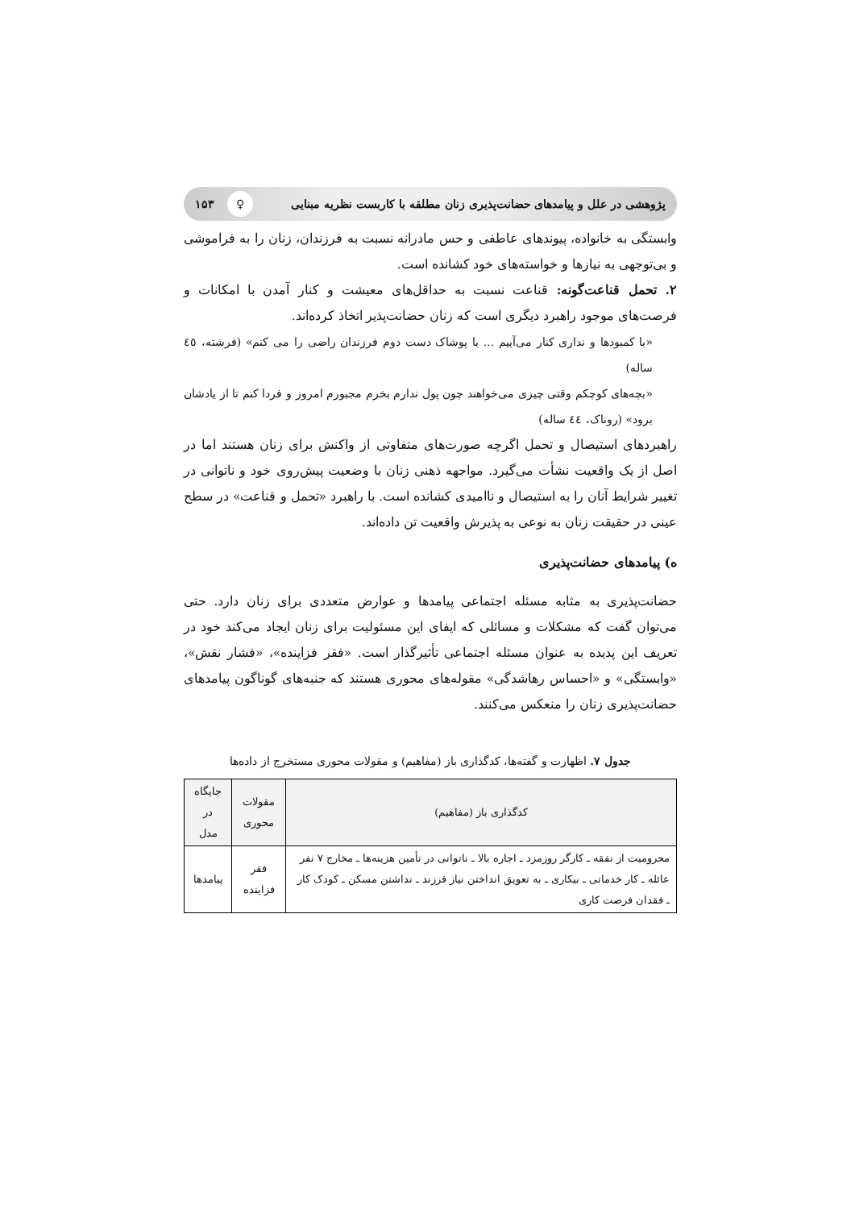پژوهشی در علل و پیامدهای حضانت‌پذیری زنان مطلقه با کاربست نظریه مبنایی ♀ ۱۵۳
وابستگی به خانواده، پیوندهای عاطفی و حس مادرانه نسبت به فرزندان، زنان را به فراموشی و بی‌توجهی به نیازها و خواسته‌های خود کشانده است.
۲. تحمل قناعت‌گونه: قناعت نسبت به حداقل‌های معیشت و کنار آمدن با امکانات و فرصت‌های موجود راهبرد دیگری است که زنان حضانت‌پذیر اتخاذ کرده‌اند.
«با کمبودها و نداری کنار می‌آییم ... با پوشاک دست دوم فرزندان راضی را می کنم» (فرشته، ٤٥ ساله)
«بچه‌های کوچکم وقتی چیزی می‌خواهند چون پول ندارم بخرم مجبورم امروز و فردا کنم تا از یادشان برود» (روناک، ٤٤ ساله)
راهبردهای استیصال و تحمل اگرچه صورت‌های متفاوتی از واکنش برای زنان هستند اما در اصل از یک واقعیت نشأت می‌گیرد. مواجهه ذهنی زنان با وضعیت پیش‌روی خود و ناتوانی در تغییر شرایط آنان را به استیصال و ناامیدی کشانده است. با راهبرد «تحمل و قناعت» در سطح عینی در حقیقت زنان به نوعی به پذیرش واقعیت تن داده‌اند.
ه) پیامدهای حضانت‌پذیری
حضانت‌پذیری به مثابه مسئله اجتماعی پیامدها و عوارض متعددی برای زنان دارد. حتی می‌توان گفت که مشکلات و مسائلی که ایفای این مسئولیت برای زنان ایجاد می‌کند خود در تعریف این پدیده به عنوان مسئله اجتماعی تأثیرگذار است. «فقر فزاینده»، «فشار نقش»، «وابستگی» و «احساس رهاشدگی» مقوله‌های محوری هستند که جنبه‌های گوناگون پیامدهای حضانت‌پذیری زنان را منعکس می‌کنند.
جدول ۷. اظهارت و گفته‌ها، کدگذاری باز (مفاهیم) و مقولات محوری مستخرج از داده‌ها
| کدگذاری باز (مفاهیم) | مقولات محوری | جایگاه در مدل |
| --- | --- | --- |
| محرومیت از نفقه ـ کارگر روزمزد ـ اجاره بالا ـ ناتوانی در تأمین هزینه‌ها ـ مخارج ۷ نفر عائله ـ کار خدماتی ـ بیکاری ـ به تعویق انداختن نیاز فرزند ـ نداشتن مسکن ـ کودک کار ـ فقدان فرصت کاری | فقر فزاینده | پیامدها |